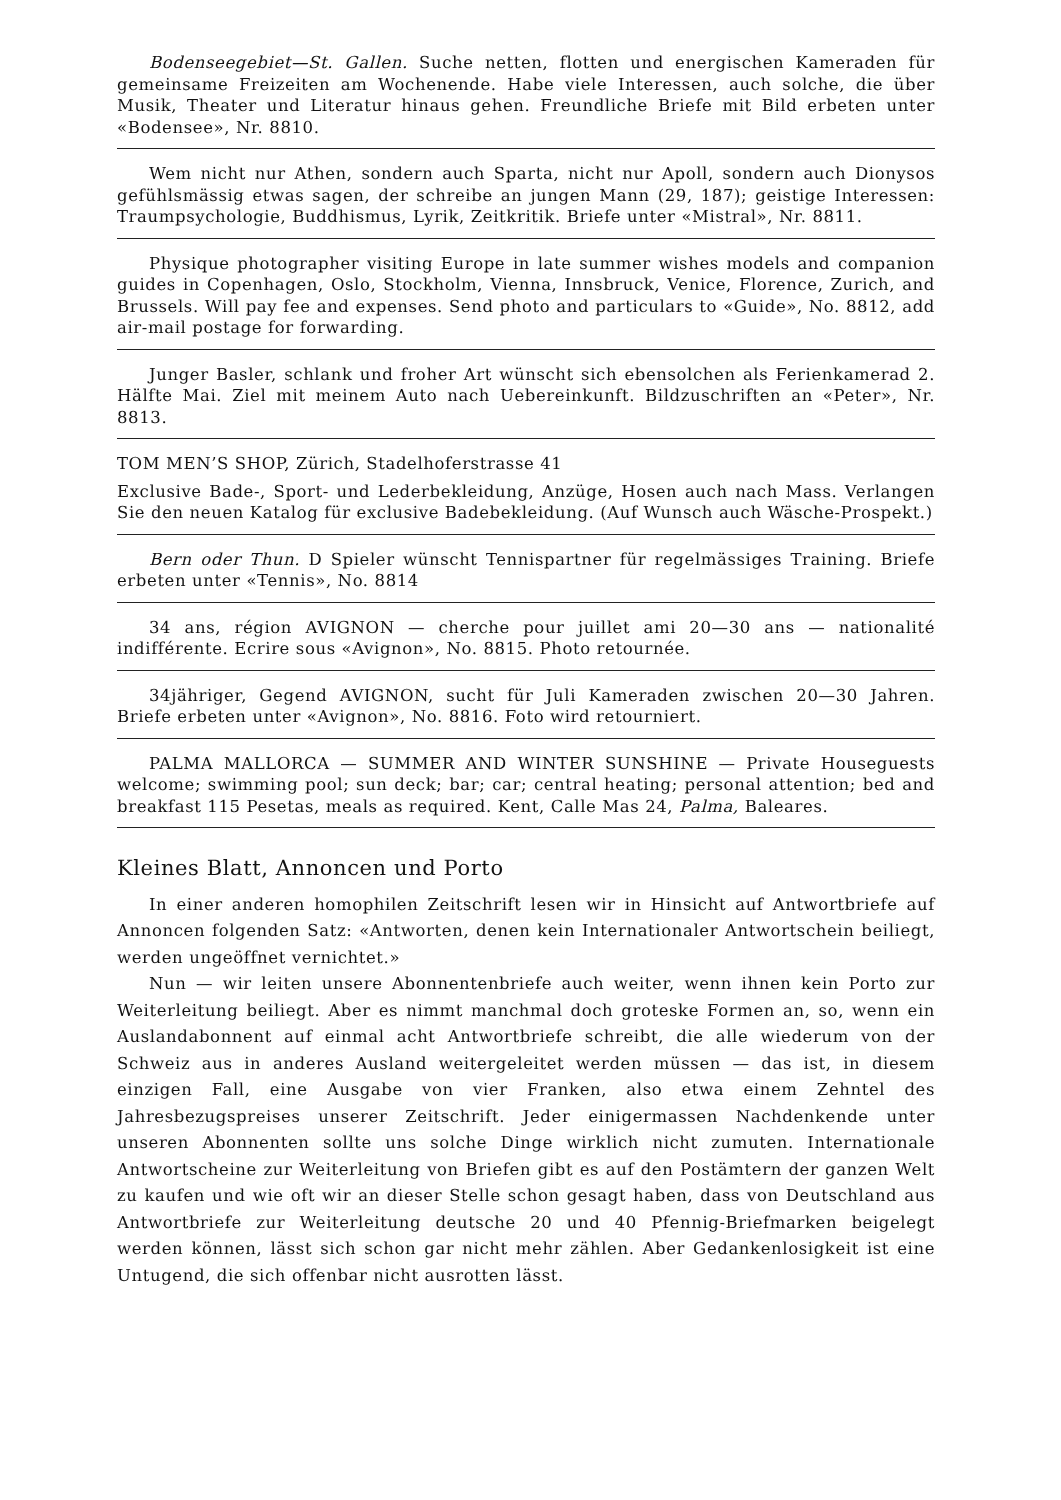Bodenseegebiet—St. Gallen. Suche netten, flotten und energischen Kameraden für gemeinsame Freizeiten am Wochenende. Habe viele Interessen, auch solche, die über Musik, Theater und Literatur hinaus gehen. Freundliche Briefe mit Bild erbeten unter «Bodensee», Nr. 8810.
Wem nicht nur Athen, sondern auch Sparta, nicht nur Apoll, sondern auch Dionysos gefühlsmässig etwas sagen, der schreibe an jungen Mann (29, 187); geistige Interessen: Traumpsychologie, Buddhismus, Lyrik, Zeitkritik. Briefe unter «Mistral», Nr. 8811.
Physique photographer visiting Europe in late summer wishes models and companion guides in Copenhagen, Oslo, Stockholm, Vienna, Innsbruck, Venice, Florence, Zurich, and Brussels. Will pay fee and expenses. Send photo and particulars to «Guide», No. 8812, add air-mail postage for forwarding.
Junger Basler, schlank und froher Art wünscht sich ebensolchen als Ferienkamerad 2. Hälfte Mai. Ziel mit meinem Auto nach Uebereinkunft. Bildzuschriften an «Peter», Nr. 8813.
TOM MEN’S SHOP, Zürich, Stadelhoferstrasse 41
Exclusive Bade-, Sport- und Lederbekleidung, Anzüge, Hosen auch nach Mass. Verlangen Sie den neuen Katalog für exclusive Badebekleidung. (Auf Wunsch auch Wäsche-Prospekt.)
Bern oder Thun. D Spieler wünscht Tennispartner für regelmässiges Training. Briefe erbeten unter «Tennis», No. 8814
34 ans, région AVIGNON — cherche pour juillet ami 20—30 ans — nationalité indifférente. Ecrire sous «Avignon», No. 8815. Photo retournée.
34jähriger, Gegend AVIGNON, sucht für Juli Kameraden zwischen 20—30 Jahren. Briefe erbeten unter «Avignon», No. 8816. Foto wird retourniert.
PALMA MALLORCA — SUMMER AND WINTER SUNSHINE — Private Houseguests welcome; swimming pool; sun deck; bar; car; central heating; personal attention; bed and breakfast 115 Pesetas, meals as required. Kent, Calle Mas 24, Palma, Baleares.
Kleines Blatt, Annoncen und Porto
In einer anderen homophilen Zeitschrift lesen wir in Hinsicht auf Antwortbriefe auf Annoncen folgenden Satz: «Antworten, denen kein Internationaler Antwortschein beiliegt, werden ungeöffnet vernichtet.»
Nun — wir leiten unsere Abonnentenbriefe auch weiter, wenn ihnen kein Porto zur Weiterleitung beiliegt. Aber es nimmt manchmal doch groteske Formen an, so, wenn ein Auslandabonnent auf einmal acht Antwortbriefe schreibt, die alle wiederum von der Schweiz aus in anderes Ausland weitergeleitet werden müssen — das ist, in diesem einzigen Fall, eine Ausgabe von vier Franken, also etwa einem Zehntel des Jahresbezugspreises unserer Zeitschrift. Jeder einigermassen Nachdenkende unter unseren Abonnenten sollte uns solche Dinge wirklich nicht zumuten. Internationale Antwortscheine zur Weiterleitung von Briefen gibt es auf den Postämtern der ganzen Welt zu kaufen und wie oft wir an dieser Stelle schon gesagt haben, dass von Deutschland aus Antwortbriefe zur Weiterleitung deutsche 20 und 40 Pfennig-Briefmarken beigelegt werden können, lässt sich schon gar nicht mehr zählen. Aber Gedankenlosigkeit ist eine Untugend, die sich offenbar nicht ausrotten lässt.